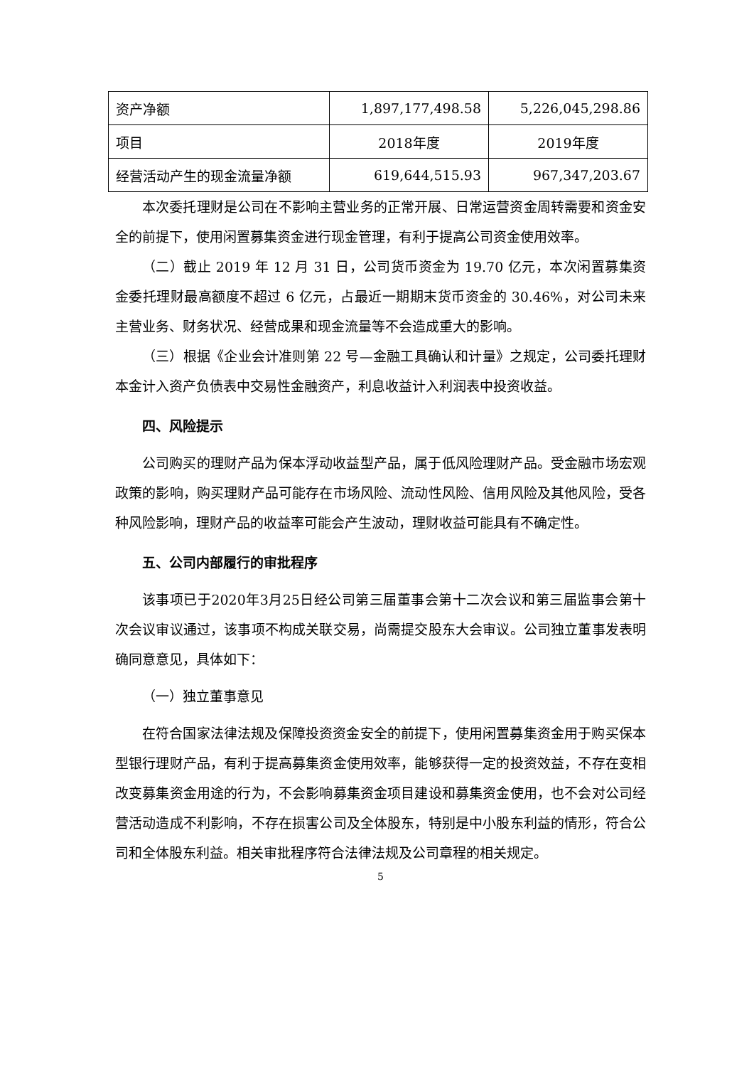| 资产净额 | 1,897,177,498.58 | 5,226,045,298.86 |
| 项目 | 2018年度 | 2019年度 |
| 经营活动产生的现金流量净额 | 619,644,515.93 | 967,347,203.67 |
本次委托理财是公司在不影响主营业务的正常开展、日常运营资金周转需要和资金安全的前提下，使用闲置募集资金进行现金管理，有利于提高公司资金使用效率。
（二）截止 2019 年 12 月 31 日，公司货币资金为 19.70 亿元，本次闲置募集资金委托理财最高额度不超过 6 亿元，占最近一期期末货币资金的 30.46%，对公司未来主营业务、财务状况、经营成果和现金流量等不会造成重大的影响。
（三）根据《企业会计准则第 22 号—金融工具确认和计量》之规定，公司委托理财本金计入资产负债表中交易性金融资产，利息收益计入利润表中投资收益。
四、风险提示
公司购买的理财产品为保本浮动收益型产品，属于低风险理财产品。受金融市场宏观政策的影响，购买理财产品可能存在市场风险、流动性风险、信用风险及其他风险，受各种风险影响，理财产品的收益率可能会产生波动，理财收益可能具有不确定性。
五、公司内部履行的审批程序
该事项已于2020年3月25日经公司第三届董事会第十二次会议和第三届监事会第十次会议审议通过，该事项不构成关联交易，尚需提交股东大会审议。公司独立董事发表明确同意意见，具体如下：
（一）独立董事意见
在符合国家法律法规及保障投资资金安全的前提下，使用闲置募集资金用于购买保本型银行理财产品，有利于提高募集资金使用效率，能够获得一定的投资效益，不存在变相改变募集资金用途的行为，不会影响募集资金项目建设和募集资金使用，也不会对公司经营活动造成不利影响，不存在损害公司及全体股东，特别是中小股东利益的情形，符合公司和全体股东利益。相关审批程序符合法律法规及公司章程的相关规定。
5